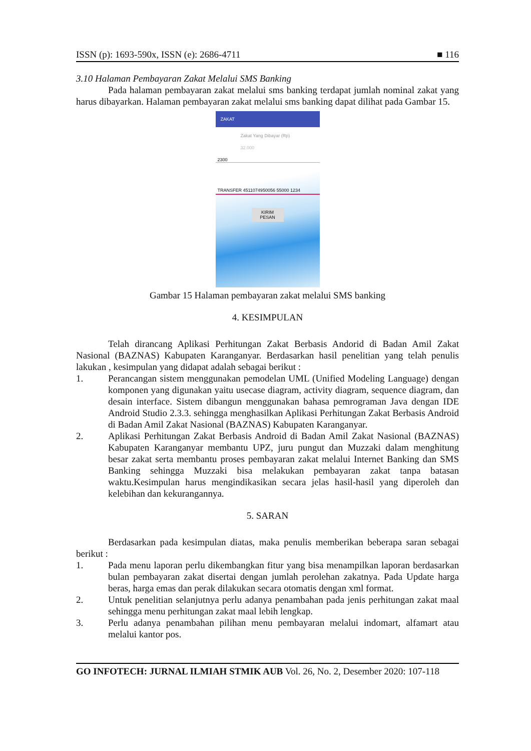ISSN (p): 1693-590x, ISSN (e): 2686-4711 ■ 116
3.10 Halaman Pembayaran Zakat Melalui SMS Banking
Pada halaman pembayaran zakat melalui sms banking terdapat jumlah nominal zakat yang harus dibayarkan. Halaman pembayaran zakat melalui sms banking dapat dilihat pada Gambar 15.
ZAKAT
Zakat Yang Dibayar (Rp)
32.000
2300
TRANSFER 4511074950056 55000 1234
KIRIM PESAN
Gambar 15 Halaman pembayaran zakat melalui SMS banking
4. KESIMPULAN
Telah dirancang Aplikasi Perhitungan Zakat Berbasis Andorid di Badan Amil Zakat Nasional (BAZNAS) Kabupaten Karanganyar. Berdasarkan hasil penelitian yang telah penulis lakukan , kesimpulan yang didapat adalah sebagai berikut :
1. Perancangan sistem menggunakan pemodelan UML (Unified Modeling Language) dengan komponen yang digunakan yaitu usecase diagram, activity diagram, sequence diagram, dan desain interface. Sistem dibangun menggunakan bahasa pemrograman Java dengan IDE Android Studio 2.3.3. sehingga menghasilkan Aplikasi Perhitungan Zakat Berbasis Android di Badan Amil Zakat Nasional (BAZNAS) Kabupaten Karanganyar.
2. Aplikasi Perhitungan Zakat Berbasis Android di Badan Amil Zakat Nasional (BAZNAS) Kabupaten Karanganyar membantu UPZ, juru pungut dan Muzzaki dalam menghitung besar zakat serta membantu proses pembayaran zakat melalui Internet Banking dan SMS Banking sehingga Muzzaki bisa melakukan pembayaran zakat tanpa batasan waktu.Kesimpulan harus mengindikasikan secara jelas hasil-hasil yang diperoleh dan kelebihan dan kekurangannya.
5. SARAN
Berdasarkan pada kesimpulan diatas, maka penulis memberikan beberapa saran sebagai berikut :
1. Pada menu laporan perlu dikembangkan fitur yang bisa menampilkan laporan berdasarkan bulan pembayaran zakat disertai dengan jumlah perolehan zakatnya. Pada Update harga beras, harga emas dan perak dilakukan secara otomatis dengan xml format.
2. Untuk penelitian selanjutnya perlu adanya penambahan pada jenis perhitungan zakat maal sehingga menu perhitungan zakat maal lebih lengkap.
3. Perlu adanya penambahan pilihan menu pembayaran melalui indomart, alfamart atau melalui kantor pos.
GO INFOTECH: JURNAL ILMIAH STMIK AUB Vol. 26, No. 2, Desember 2020: 107-118